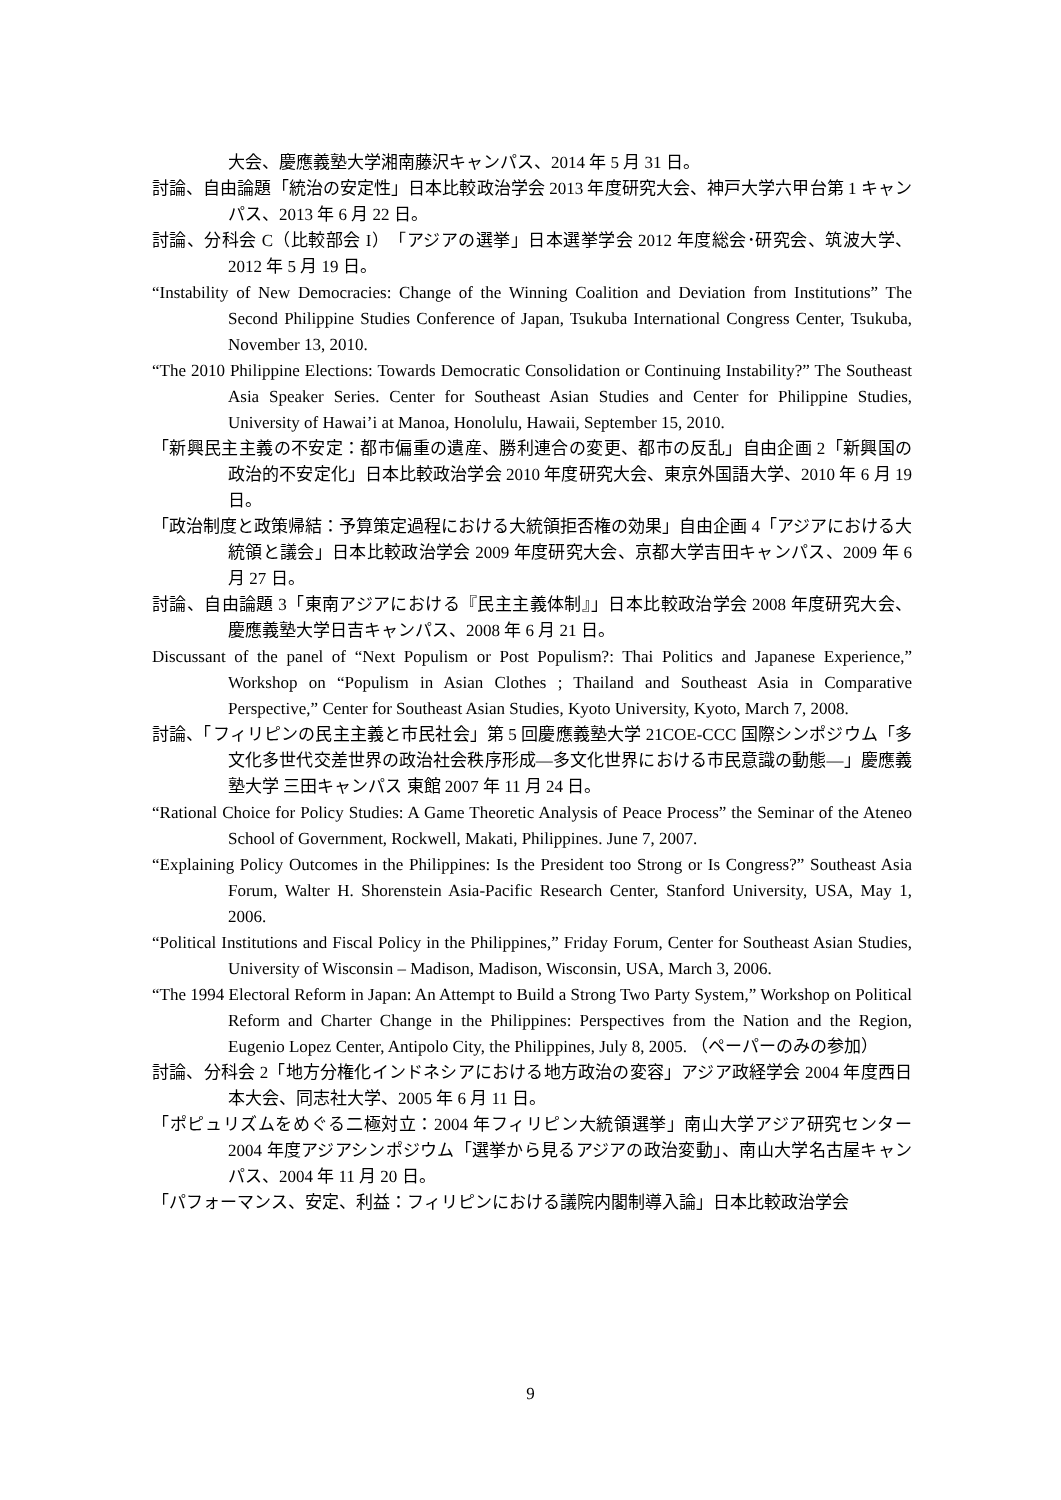大会、慶應義塾大学湘南藤沢キャンパス、2014 年 5 月 31 日。
討論、自由論題「統治の安定性」日本比較政治学会 2013 年度研究大会、神戸大学六甲台第 1 キャンパス、2013 年 6 月 22 日。
討論、分科会 C（比較部会 I）「アジアの選挙」日本選挙学会 2012 年度総会･研究会、筑波大学、2012 年 5 月 19 日。
“Instability of New Democracies: Change of the Winning Coalition and Deviation from Institutions” The Second Philippine Studies Conference of Japan, Tsukuba International Congress Center, Tsukuba, November 13, 2010.
“The 2010 Philippine Elections: Towards Democratic Consolidation or Continuing Instability?” The Southeast Asia Speaker Series. Center for Southeast Asian Studies and Center for Philippine Studies, University of Hawai’i at Manoa, Honolulu, Hawaii, September 15, 2010.
「新興民主主義の不安定：都市偏重の遺産、勝利連合の変更、都市の反乱」自由企画 2「新興国の政治的不安定化」日本比較政治学会 2010 年度研究大会、東京外国語大学、2010 年 6 月 19 日。
「政治制度と政策帰結：予算策定過程における大統領拒否権の効果」自由企画 4「アジアにおける大統領と議会」日本比較政治学会 2009 年度研究大会、京都大学吉田キャンパス、2009 年 6 月 27 日。
討論、自由論題 3「東南アジアにおける『民主主義体制』」日本比較政治学会 2008 年度研究大会、慶應義塾大学日吉キャンパス、2008 年 6 月 21 日。
Discussant of the panel of “Next Populism or Post Populism?: Thai Politics and Japanese Experience,” Workshop on “Populism in Asian Clothes ; Thailand and Southeast Asia in Comparative Perspective,” Center for Southeast Asian Studies, Kyoto University, Kyoto, March 7, 2008.
討論、「フィリピンの民主主義と市民社会」第 5 回慶應義塾大学 21COE-CCC 国際シンポジウム「多文化多世代交差世界の政治社会秩序形成―多文化世界における市民意識の動態―」慶應義塾大学 三田キャンパス 東館 2007 年 11 月 24 日。
“Rational Choice for Policy Studies: A Game Theoretic Analysis of Peace Process” the Seminar of the Ateneo School of Government, Rockwell, Makati, Philippines. June 7, 2007.
“Explaining Policy Outcomes in the Philippines: Is the President too Strong or Is Congress?” Southeast Asia Forum, Walter H. Shorenstein Asia-Pacific Research Center, Stanford University, USA, May 1, 2006.
“Political Institutions and Fiscal Policy in the Philippines,” Friday Forum, Center for Southeast Asian Studies, University of Wisconsin – Madison, Madison, Wisconsin, USA, March 3, 2006.
“The 1994 Electoral Reform in Japan: An Attempt to Build a Strong Two Party System,” Workshop on Political Reform and Charter Change in the Philippines: Perspectives from the Nation and the Region, Eugenio Lopez Center, Antipolo City, the Philippines, July 8, 2005. （ペーパーのみの参加）
討論、分科会 2「地方分権化インドネシアにおける地方政治の変容」アジア政経学会 2004 年度西日本大会、同志社大学、2005 年 6 月 11 日。
「ポピュリズムをめぐる二極対立：2004 年フィリピン大統領選挙」南山大学アジア研究センター2004 年度アジアシンポジウム「選挙から見るアジアの政治変動」、南山大学名古屋キャンパス、2004 年 11 月 20 日。
「パフォーマンス、安定、利益：フィリピンにおける議院内閣制導入論」日本比較政治学会
9